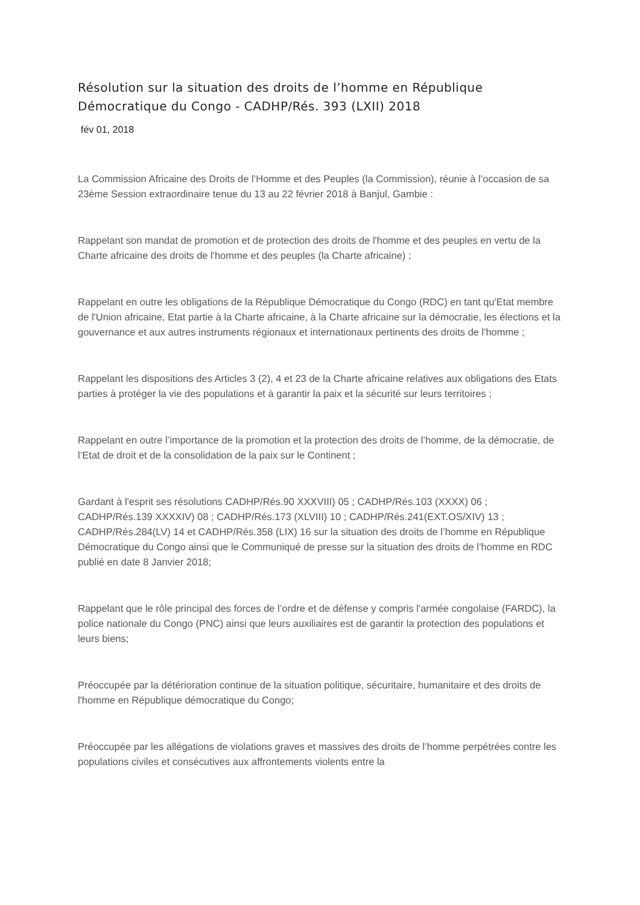Résolution sur la situation des droits de l’homme en République Démocratique du Congo - CADHP/Rés. 393 (LXII) 2018
fév 01, 2018
La Commission Africaine des Droits de l’Homme et des Peuples (la Commission), réunie à l’occasion de sa 23ème Session extraordinaire tenue du 13 au 22 février 2018 à Banjul, Gambie :
Rappelant son mandat de promotion et de protection des droits de l'homme et des peuples en vertu de la Charte africaine des droits de l'homme et des peuples (la Charte africaine) ;
Rappelant en outre les obligations de la République Démocratique du Congo (RDC) en tant qu'Etat membre de l'Union africaine, Etat partie à la Charte africaine, à la Charte africaine sur la démocratie, les élections et la gouvernance et aux autres instruments régionaux et internationaux pertinents des droits de l'homme ;
Rappelant les dispositions des Articles 3 (2), 4 et 23 de la Charte africaine relatives aux obligations des Etats parties à protéger la vie des populations et à garantir la paix et la sécurité sur leurs territoires ;
Rappelant en outre l’importance de la promotion et la protection des droits de l’homme, de la démocratie, de l’Etat de droit et de la consolidation de la paix sur le Continent ;
Gardant à l'esprit ses résolutions CADHP/Rés.90 XXXVIII) 05 ; CADHP/Rés.103 (XXXX) 06 ; CADHP/Rés.139 XXXXIV) 08 ; CADHP/Rés.173 (XLVIII) 10 ; CADHP/Rés.241(EXT.OS/XIV) 13 ; CADHP/Rés.284(LV) 14 et CADHP/Rés.358 (LIX) 16 sur la situation des droits de l’homme en République Démocratique du Congo ainsi que le Communiqué de presse sur la situation des droits de l’homme en RDC publié en date 8 Janvier 2018;
Rappelant que le rôle principal des forces de l’ordre et de défense y compris l'armée congolaise (FARDC), la police nationale du Congo (PNC) ainsi que leurs auxiliaires est de garantir la protection des populations et leurs biens;
Préoccupée par la détérioration continue de la situation politique, sécuritaire, humanitaire et des droits de l'homme en République démocratique du Congo;
Préoccupée par les allégations de violations graves et massives des droits de l’homme perpétrées contre les populations civiles et consécutives aux affrontements violents entre la